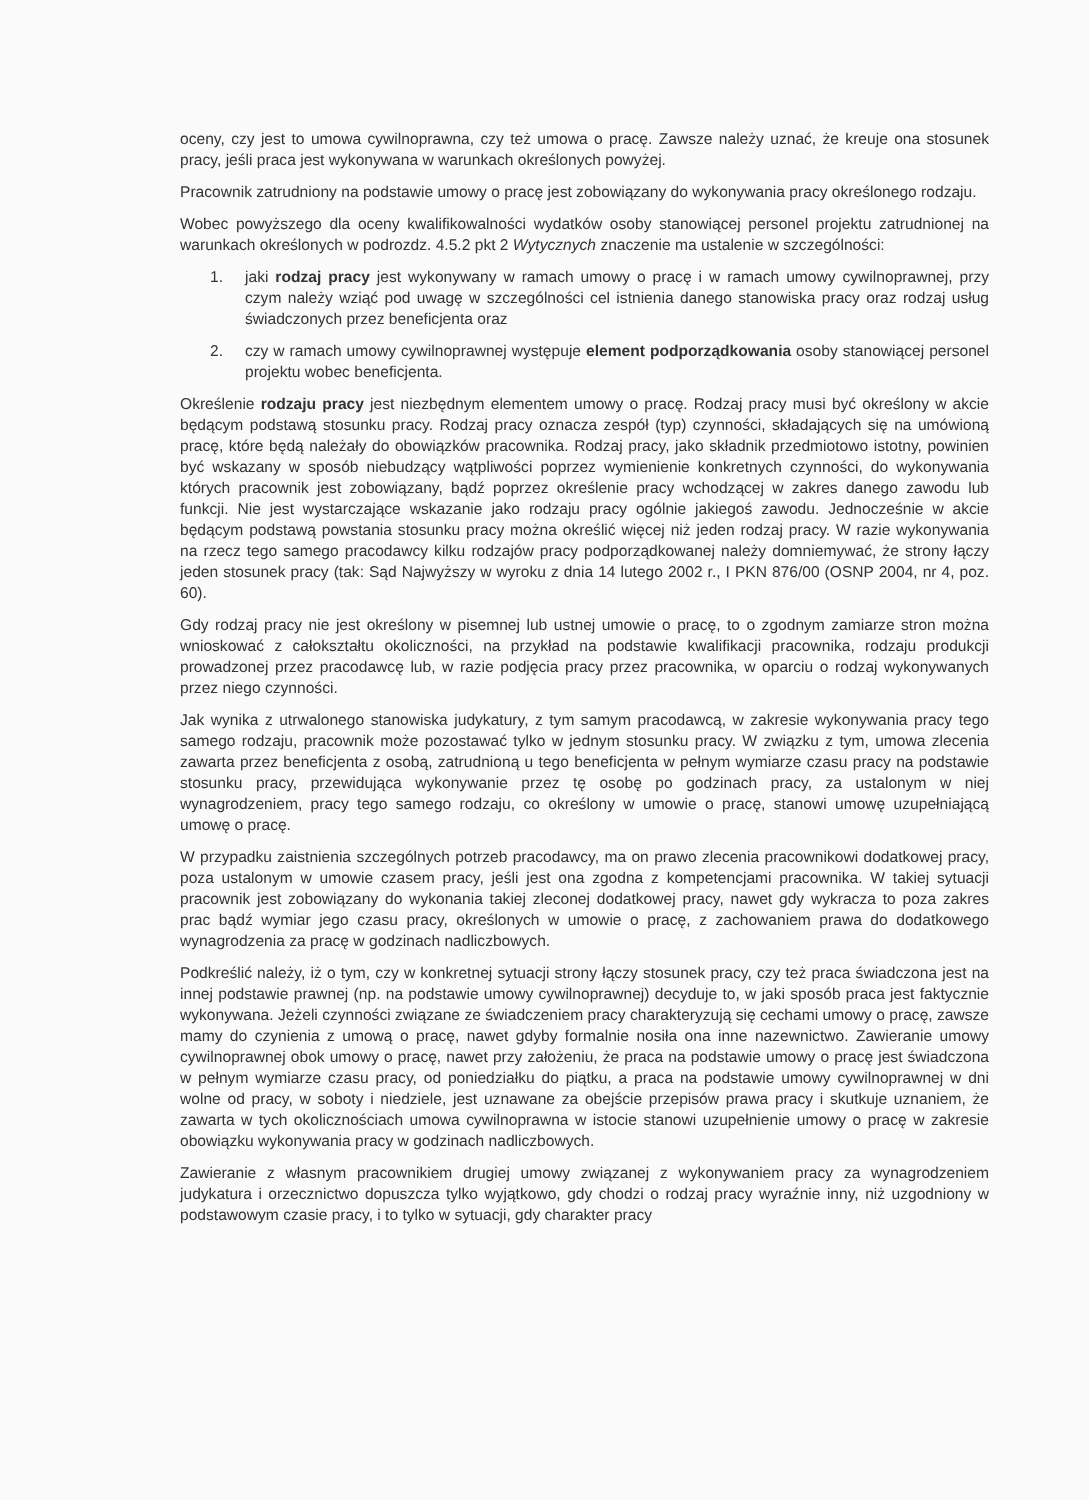oceny, czy jest to umowa cywilnoprawna, czy też umowa o pracę. Zawsze należy uznać, że kreuje ona stosunek pracy, jeśli praca jest wykonywana w warunkach określonych powyżej.
Pracownik zatrudniony na podstawie umowy o pracę jest zobowiązany do wykonywania pracy określonego rodzaju.
Wobec powyższego dla oceny kwalifikowalności wydatków osoby stanowiącej personel projektu zatrudnionej na warunkach określonych w podrozdz. 4.5.2 pkt 2 Wytycznych znaczenie ma ustalenie w szczególności:
1. jaki rodzaj pracy jest wykonywany w ramach umowy o pracę i w ramach umowy cywilnoprawnej, przy czym należy wziąć pod uwagę w szczególności cel istnienia danego stanowiska pracy oraz rodzaj usług świadczonych przez beneficjenta oraz
2. czy w ramach umowy cywilnoprawnej występuje element podporządkowania osoby stanowiącej personel projektu wobec beneficjenta.
Określenie rodzaju pracy jest niezbędnym elementem umowy o pracę. Rodzaj pracy musi być określony w akcie będącym podstawą stosunku pracy. Rodzaj pracy oznacza zespół (typ) czynności, składających się na umówioną pracę, które będą należały do obowiązków pracownika. Rodzaj pracy, jako składnik przedmiotowo istotny, powinien być wskazany w sposób niebudzący wątpliwości poprzez wymienienie konkretnych czynności, do wykonywania których pracownik jest zobowiązany, bądź poprzez określenie pracy wchodzącej w zakres danego zawodu lub funkcji. Nie jest wystarczające wskazanie jako rodzaju pracy ogólnie jakiegoś zawodu. Jednocześnie w akcie będącym podstawą powstania stosunku pracy można określić więcej niż jeden rodzaj pracy. W razie wykonywania na rzecz tego samego pracodawcy kilku rodzajów pracy podporządkowanej należy domniemywać, że strony łączy jeden stosunek pracy (tak: Sąd Najwyższy w wyroku z dnia 14 lutego 2002 r., I PKN 876/00 (OSNP 2004, nr 4, poz. 60).
Gdy rodzaj pracy nie jest określony w pisemnej lub ustnej umowie o pracę, to o zgodnym zamiarze stron można wnioskować z całokształtu okoliczności, na przykład na podstawie kwalifikacji pracownika, rodzaju produkcji prowadzonej przez pracodawcę lub, w razie podjęcia pracy przez pracownika, w oparciu o rodzaj wykonywanych przez niego czynności.
Jak wynika z utrwalonego stanowiska judykatury, z tym samym pracodawcą, w zakresie wykonywania pracy tego samego rodzaju, pracownik może pozostawać tylko w jednym stosunku pracy. W związku z tym, umowa zlecenia zawarta przez beneficjenta z osobą, zatrudnioną u tego beneficjenta w pełnym wymiarze czasu pracy na podstawie stosunku pracy, przewidująca wykonywanie przez tę osobę po godzinach pracy, za ustalonym w niej wynagrodzeniem, pracy tego samego rodzaju, co określony w umowie o pracę, stanowi umowę uzupełniającą umowę o pracę.
W przypadku zaistnienia szczególnych potrzeb pracodawcy, ma on prawo zlecenia pracownikowi dodatkowej pracy, poza ustalonym w umowie czasem pracy, jeśli jest ona zgodna z kompetencjami pracownika. W takiej sytuacji pracownik jest zobowiązany do wykonania takiej zleconej dodatkowej pracy, nawet gdy wykracza to poza zakres prac bądź wymiar jego czasu pracy, określonych w umowie o pracę, z zachowaniem prawa do dodatkowego wynagrodzenia za pracę w godzinach nadliczbowych.
Podkreślić należy, iż o tym, czy w konkretnej sytuacji strony łączy stosunek pracy, czy też praca świadczona jest na innej podstawie prawnej (np. na podstawie umowy cywilnoprawnej) decyduje to, w jaki sposób praca jest faktycznie wykonywana. Jeżeli czynności związane ze świadczeniem pracy charakteryzują się cechami umowy o pracę, zawsze mamy do czynienia z umową o pracę, nawet gdyby formalnie nosiła ona inne nazewnictwo. Zawieranie umowy cywilnoprawnej obok umowy o pracę, nawet przy założeniu, że praca na podstawie umowy o pracę jest świadczona w pełnym wymiarze czasu pracy, od poniedziałku do piątku, a praca na podstawie umowy cywilnoprawnej w dni wolne od pracy, w soboty i niedziele, jest uznawane za obejście przepisów prawa pracy i skutkuje uznaniem, że zawarta w tych okolicznościach umowa cywilnoprawna w istocie stanowi uzupełnienie umowy o pracę w zakresie obowiązku wykonywania pracy w godzinach nadliczbowych.
Zawieranie z własnym pracownikiem drugiej umowy związanej z wykonywaniem pracy za wynagrodzeniem judykatura i orzecznictwo dopuszcza tylko wyjątkowo, gdy chodzi o rodzaj pracy wyraźnie inny, niż uzgodniony w podstawowym czasie pracy, i to tylko w sytuacji, gdy charakter pracy